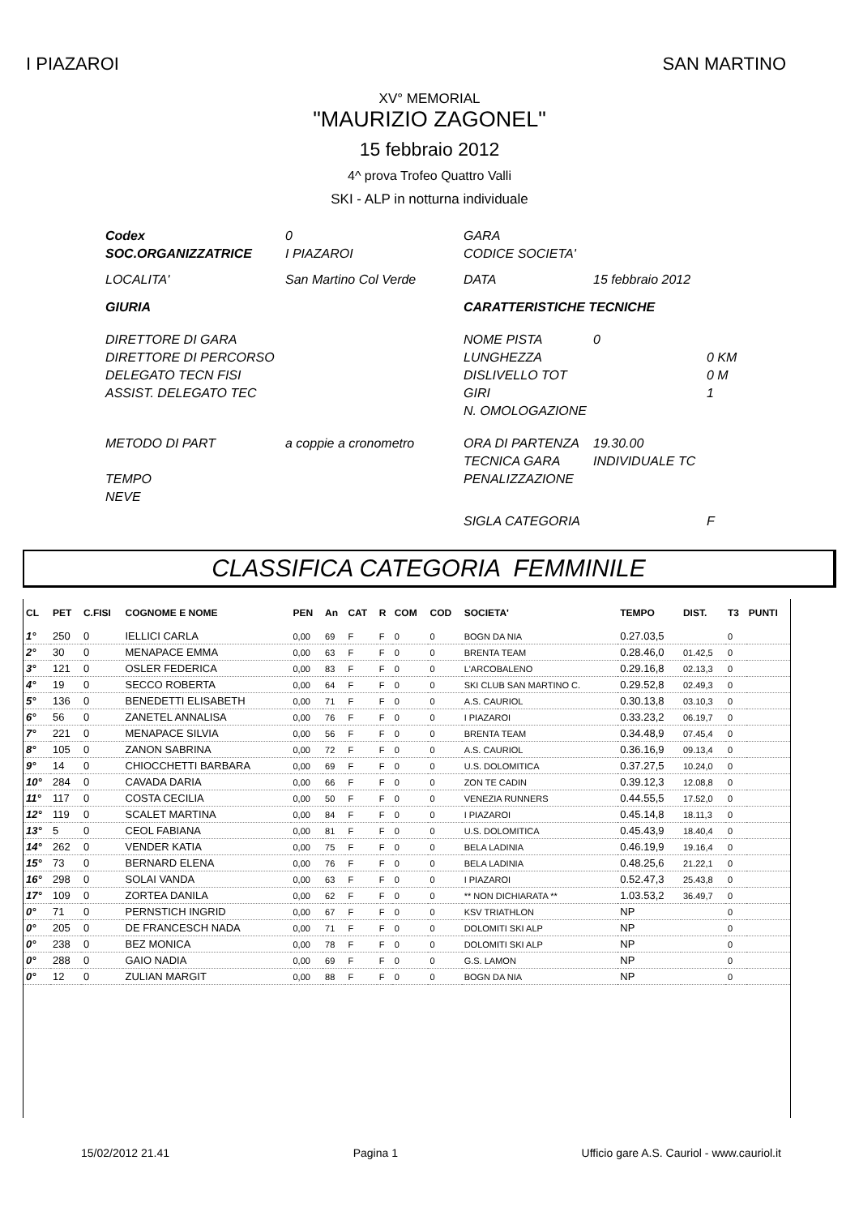I PIAZAROI SAN MARTINO
XV° MEMORIAL
"MAURIZIO ZAGONEL"
15 febbraio 2012
4^ prova Trofeo Quattro Valli
SKI - ALP in notturna individuale
| Codex | 0 | GARA | | |
| SOC.ORGANIZZATRICE | I PIAZAROI | CODICE SOCIETA' | | |
| LOCALITA' | San Martino Col Verde | DATA | 15 febbraio 2012 | |
| GIURIA | | CARATTERISTICHE TECNICHE | | |
| DIRETTORE DI GARA | | NOME PISTA | 0 | |
| DIRETTORE DI PERCORSO | | LUNGHEZZA | | 0 KM |
| DELEGATO TECN FISI | | DISLIVELLO TOT | | 0 M |
| ASSIST. DELEGATO TEC | | GIRI | | 1 |
| | | N. OMOLOGAZIONE | | |
| METODO DI PART | a coppie a cronometro | ORA DI PARTENZA | 19.30.00 | |
| | | TECNICA GARA | INDIVIDUALE TC | |
| TEMPO | | PENALIZZAZIONE | | |
| NEVE | | | | |
| | | SIGLA CATEGORIA | | F |
CLASSIFICA CATEGORIA FEMMINILE
| CL | PET | C.FISI | COGNOME E NOME | PEN | An | CAT | R | COM | COD | SOCIETA' | TEMPO | DIST. | T3 | PUNTI |
| --- | --- | --- | --- | --- | --- | --- | --- | --- | --- | --- | --- | --- | --- | --- |
| 1° | 250 | 0 | IELLICI CARLA | 0,00 | 69 | F | F | 0 | 0 | BOGN DA NIA | 0.27.03,5 | | 0 | |
| 2° | 30 | 0 | MENAPACE EMMA | 0,00 | 63 | F | F | 0 | 0 | BRENTA TEAM | 0.28.46,0 | 01.42,5 | 0 | |
| 3° | 121 | 0 | OSLER FEDERICA | 0,00 | 83 | F | F | 0 | 0 | L'ARCOBALENO | 0.29.16,8 | 02.13,3 | 0 | |
| 4° | 19 | 0 | SECCO ROBERTA | 0,00 | 64 | F | F | 0 | 0 | SKI CLUB SAN MARTINO C. | 0.29.52,8 | 02.49,3 | 0 | |
| 5° | 136 | 0 | BENEDETTI ELISABETH | 0,00 | 71 | F | F | 0 | 0 | A.S. CAURIOL | 0.30.13,8 | 03.10,3 | 0 | |
| 6° | 56 | 0 | ZANETEL ANNALISA | 0,00 | 76 | F | F | 0 | 0 | I PIAZAROI | 0.33.23,2 | 06.19,7 | 0 | |
| 7° | 221 | 0 | MENAPACE SILVIA | 0,00 | 56 | F | F | 0 | 0 | BRENTA TEAM | 0.34.48,9 | 07.45,4 | 0 | |
| 8° | 105 | 0 | ZANON SABRINA | 0,00 | 72 | F | F | 0 | 0 | A.S. CAURIOL | 0.36.16,9 | 09.13,4 | 0 | |
| 9° | 14 | 0 | CHIOCCHETTI BARBARA | 0,00 | 69 | F | F | 0 | 0 | U.S. DOLOMITICA | 0.37.27,5 | 10.24,0 | 0 | |
| 10° | 284 | 0 | CAVADA DARIA | 0,00 | 66 | F | F | 0 | 0 | ZON TE CADIN | 0.39.12,3 | 12.08,8 | 0 | |
| 11° | 117 | 0 | COSTA CECILIA | 0,00 | 50 | F | F | 0 | 0 | VENEZIA RUNNERS | 0.44.55,5 | 17.52,0 | 0 | |
| 12° | 119 | 0 | SCALET MARTINA | 0,00 | 84 | F | F | 0 | 0 | I PIAZAROI | 0.45.14,8 | 18.11,3 | 0 | |
| 13° | 5 | 0 | CEOL FABIANA | 0,00 | 81 | F | F | 0 | 0 | U.S. DOLOMITICA | 0.45.43,9 | 18.40,4 | 0 | |
| 14° | 262 | 0 | VENDER KATIA | 0,00 | 75 | F | F | 0 | 0 | BELA LADINIA | 0.46.19,9 | 19.16,4 | 0 | |
| 15° | 73 | 0 | BERNARD ELENA | 0,00 | 76 | F | F | 0 | 0 | BELA LADINIA | 0.48.25,6 | 21.22,1 | 0 | |
| 16° | 298 | 0 | SOLAI VANDA | 0,00 | 63 | F | F | 0 | 0 | I PIAZAROI | 0.52.47,3 | 25.43,8 | 0 | |
| 17° | 109 | 0 | ZORTEA DANILA | 0,00 | 62 | F | F | 0 | 0 | ** NON DICHIARATA ** | 1.03.53,2 | 36.49,7 | 0 | |
| 0° | 71 | 0 | PERNSTICH INGRID | 0,00 | 67 | F | F | 0 | 0 | KSV TRIATHLON | NP | | 0 | |
| 0° | 205 | 0 | DE FRANCESCH NADA | 0,00 | 71 | F | F | 0 | 0 | DOLOMITI SKI ALP | NP | | 0 | |
| 0° | 238 | 0 | BEZ MONICA | 0,00 | 78 | F | F | 0 | 0 | DOLOMITI SKI ALP | NP | | 0 | |
| 0° | 288 | 0 | GAIO NADIA | 0,00 | 69 | F | F | 0 | 0 | G.S. LAMON | NP | | 0 | |
| 0° | 12 | 0 | ZULIAN MARGIT | 0,00 | 88 | F | F | 0 | 0 | BOGN DA NIA | NP | | 0 | |
15/02/2012 21.41 Pagina 1 Ufficio gare A.S. Cauriol - www.cauriol.it